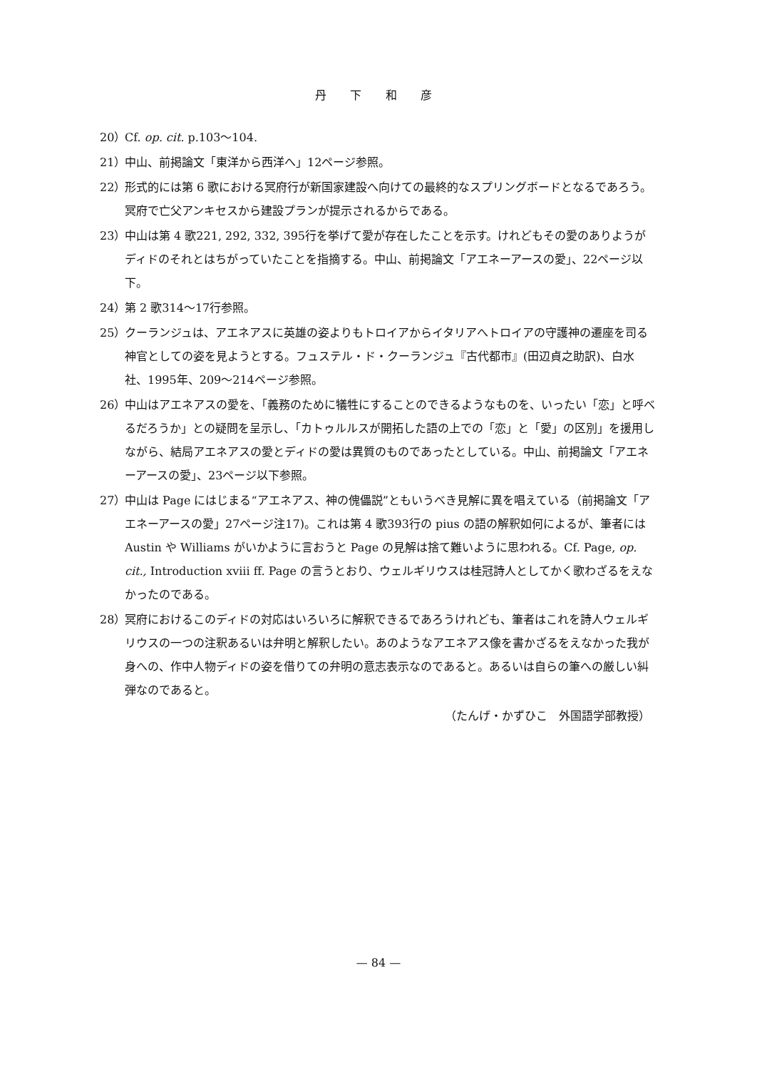丹 下 和 彦
20） Cf. op. cit. p.103～104.
21） 中山、前掲論文「東洋から西洋へ」12ページ参照。
22） 形式的には第 6 歌における冥府行が新国家建設へ向けての最終的なスプリングボードとなるであろう。冥府で亡父アンキセスから建設プランが提示されるからである。
23） 中山は第 4 歌221, 292, 332, 395行を挙げて愛が存在したことを示す。けれどもその愛のありようがディドのそれとはちがっていたことを指摘する。中山、前掲論文「アエネーアースの愛」、22ページ以下。
24） 第 2 歌314～17行参照。
25） クーランジュは、アエネアスに英雄の姿よりもトロイアからイタリアへトロイアの守護神の遷座を司る神官としての姿を見ようとする。フュステル・ド・クーランジュ『古代都市』(田辺貞之助訳)、白水社、1995年、209～214ページ参照。
26） 中山はアエネアスの愛を、「義務のために犠牲にすることのできるようなものを、いったい「恋」と呼べるだろうか」との疑問を呈示し、「カトゥルルスが開拓した語の上での「恋」と「愛」の区別」を援用しながら、結局アエネアスの愛とディドの愛は異質のものであったとしている。中山、前掲論文「アエネーアースの愛」、23ページ以下参照。
27） 中山は Page にはじまる“アエネアス、神の傀儡説”ともいうべき見解に異を唱えている（前掲論文「アエネーアースの愛」27ページ注17)。これは第 4 歌393行の pius の語の解釈如何によるが、筆者には Austin や Williams がいかように言おうと Page の見解は捨て難いように思われる。Cf. Page, op. cit., Introduction xviii ff. Page の言うとおり、ウェルギリウスは桂冠詩人としてかく歌わざるをえなかったのである。
28） 冥府におけるこのディドの対応はいろいろに解釈できるであろうけれども、筆者はこれを詩人ウェルギリウスの一つの注釈あるいは弁明と解釈したい。あのようなアエネアス像を書かざるをえなかった我が身への、作中人物ディドの姿を借りての弁明の意志表示なのであると。あるいは自らの筆への厳しい糾弾なのであると。
（たんげ・かずひこ　外国語学部教授）
— 84 —